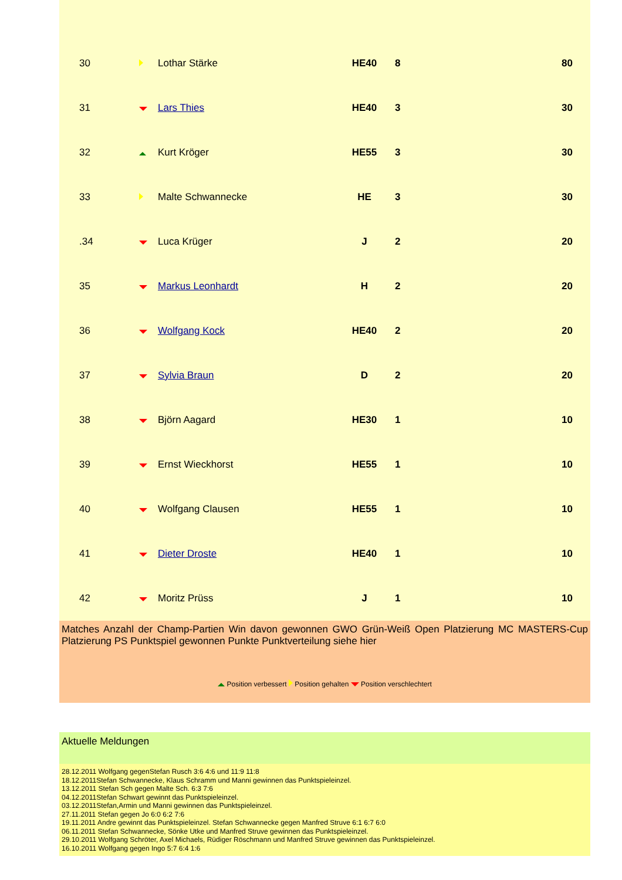| 30 | | Lothar Stärke | HE40 | 8 | 80 |
| 31 | | Lars Thies | HE40 | 3 | 30 |
| 32 | | Kurt Kröger | HE55 | 3 | 30 |
| 33 | | Malte Schwannecke | HE | 3 | 30 |
| .34 | | Luca Krüger | J | 2 | 20 |
| 35 | | Markus Leonhardt | H | 2 | 20 |
| 36 | | Wolfgang Kock | HE40 | 2 | 20 |
| 37 | | Sylvia Braun | D | 2 | 20 |
| 38 | | Björn Aagard | HE30 | 1 | 10 |
| 39 | | Ernst Wieckhorst | HE55 | 1 | 10 |
| 40 | | Wolfgang Clausen | HE55 | 1 | 10 |
| 41 | | Dieter Droste | HE40 | 1 | 10 |
| 42 | | Moritz Prüss | J | 1 | 10 |
Matches Anzahl der Champ-Partien Win davon gewonnen GWO Grün-Weiß Open Platzierung MC MASTERS-Cup Platzierung PS Punktspiel gewonnen Punkte Punktverteilung siehe hier
Position verbessert Position gehalten Position verschlechtert
Aktuelle Meldungen
28.12.2011 Wolfgang gegenStefan Rusch 3:6 4:6 und 11:9 11:8
18.12.2011Stefan Schwannecke, Klaus Schramm und Manni gewinnen das Punktspieleinzel.
13.12.2011 Stefan Sch gegen Malte Sch. 6:3 7:6
04.12.2011Stefan Schwart gewinnt das Punktspieleinzel.
03.12.2011Stefan,Armin und Manni gewinnen das Punktspieleinzel.
27.11.2011 Stefan gegen Jo 6:0 6:2 7:6
19.11.2011 Andre gewinnt das Punktspieleinzel. Stefan Schwannecke gegen Manfred Struve 6:1 6:7 6:0
06.11.2011 Stefan Schwannecke, Sönke Utke und Manfred Struve gewinnen das Punktspieleinzel.
29.10.2011 Wolfgang Schröter, Axel Michaels, Rüdiger Röschmann und Manfred Struve gewinnen das Punktspieleinzel.
16.10.2011 Wolfgang gegen Ingo 5:7 6:4 1:6